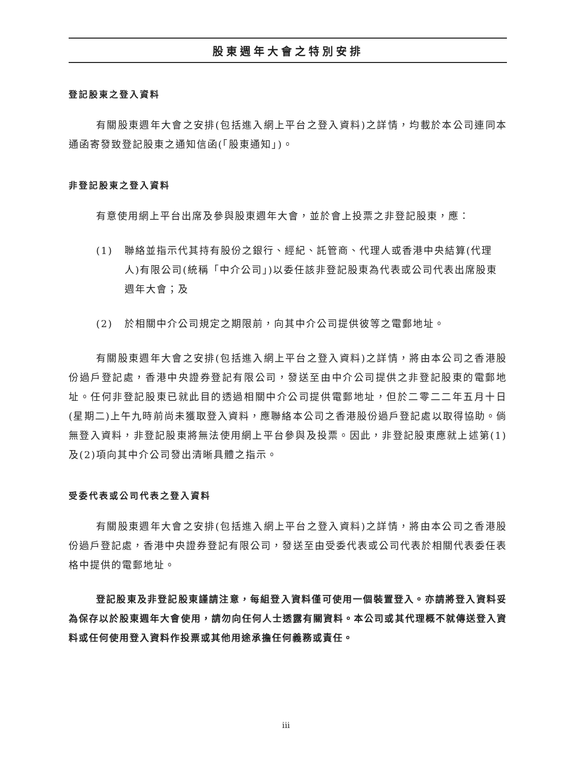股東週年大會之特別安排
登記股東之登入資料
有關股東週年大會之安排(包括進入網上平台之登入資料)之詳情，均載於本公司連同本通函寄發致登記股東之通知信函(「股東通知」)。
非登記股東之登入資料
有意使用網上平台出席及參與股東週年大會，並於會上投票之非登記股東，應：
(1) 聯絡並指示代其持有股份之銀行、經紀、託管商、代理人或香港中央結算(代理人)有限公司(統稱「中介公司」)以委任該非登記股東為代表或公司代表出席股東週年大會；及
(2) 於相關中介公司規定之期限前，向其中介公司提供彼等之電郵地址。
有關股東週年大會之安排(包括進入網上平台之登入資料)之詳情，將由本公司之香港股份過戶登記處，香港中央證券登記有限公司，發送至由中介公司提供之非登記股東的電郵地址。任何非登記股東已就此目的透過相關中介公司提供電郵地址，但於二零二二年五月十日(星期二)上午九時前尚未獲取登入資料，應聯絡本公司之香港股份過戶登記處以取得協助。倘無登入資料，非登記股東將無法使用網上平台參與及投票。因此，非登記股東應就上述第(1)及(2)項向其中介公司發出清晰具體之指示。
受委代表或公司代表之登入資料
有關股東週年大會之安排(包括進入網上平台之登入資料)之詳情，將由本公司之香港股份過戶登記處，香港中央證券登記有限公司，發送至由受委代表或公司代表於相關代表委任表格中提供的電郵地址。
登記股東及非登記股東謹請注意，每組登入資料僅可使用一個裝置登入。亦請將登入資料妥為保存以於股東週年大會使用，請勿向任何人士透露有關資料。本公司或其代理概不就傳送登入資料或任何使用登入資料作投票或其他用途承擔任何義務或責任。
iii